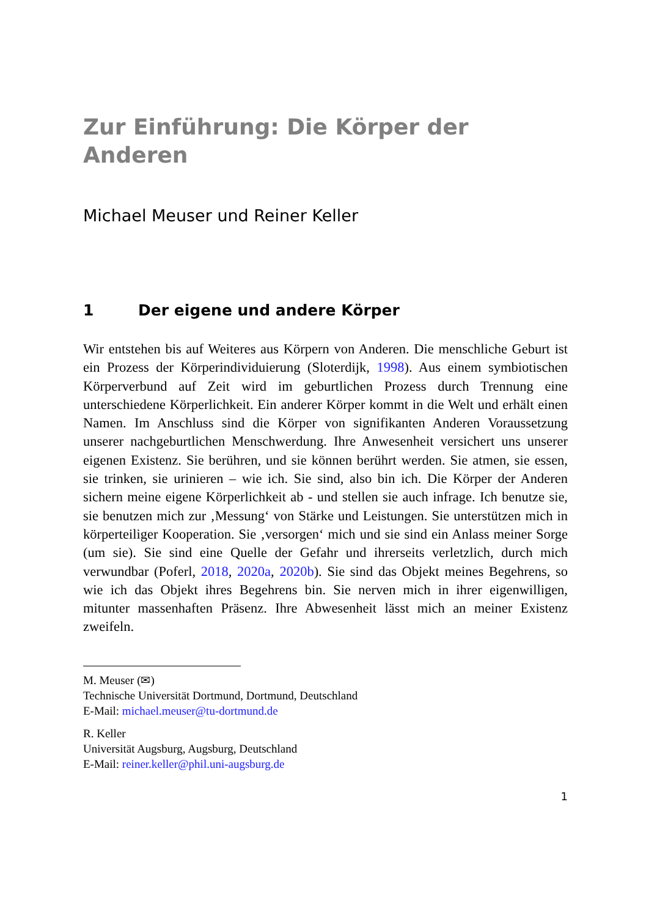Zur Einführung: Die Körper der
Anderen
Michael Meuser und Reiner Keller
1 Der eigene und andere Körper
Wir entstehen bis auf Weiteres aus Körpern von Anderen. Die menschliche Geburt ist ein Prozess der Körperindividuierung (Sloterdijk, 1998). Aus einem symbiotischen Körperverbund auf Zeit wird im geburtlichen Prozess durch Trennung eine unterschiedene Körperlichkeit. Ein anderer Körper kommt in die Welt und erhält einen Namen. Im Anschluss sind die Körper von signifikanten Anderen Voraussetzung unserer nachgeburtlichen Menschwerdung. Ihre Anwesenheit versichert uns unserer eigenen Existenz. Sie berühren, und sie können berührt werden. Sie atmen, sie essen, sie trinken, sie urinieren – wie ich. Sie sind, also bin ich. Die Körper der Anderen sichern meine eigene Körperlichkeit ab - und stellen sie auch infrage. Ich benutze sie, sie benutzen mich zur ‚Messung‘ von Stärke und Leistungen. Sie unterstützen mich in körperteiliger Kooperation. Sie ‚versorgen‘ mich und sie sind ein Anlass meiner Sorge (um sie). Sie sind eine Quelle der Gefahr und ihrerseits verletzlich, durch mich verwundbar (Poferl, 2018, 2020a, 2020b). Sie sind das Objekt meines Begehrens, so wie ich das Objekt ihres Begehrens bin. Sie nerven mich in ihrer eigenwilligen, mitunter massenhaften Präsenz. Ihre Abwesenheit lässt mich an meiner Existenz zweifeln.
M. Meuser (✉)
Technische Universität Dortmund, Dortmund, Deutschland
E-Mail: michael.meuser@tu-dortmund.de
R. Keller
Universität Augsburg, Augsburg, Deutschland
E-Mail: reiner.keller@phil.uni-augsburg.de
1